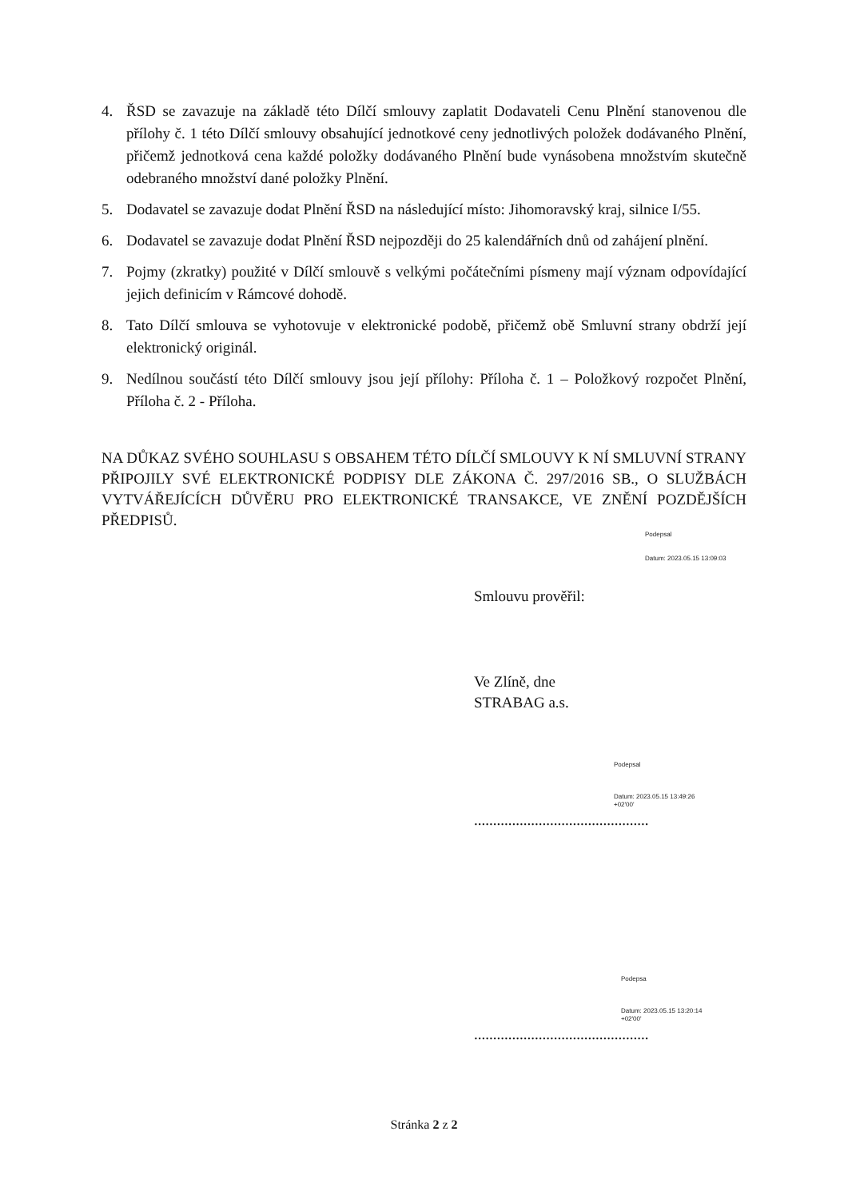4. ŘSD se zavazuje na základě této Dílčí smlouvy zaplatit Dodavateli Cenu Plnění stanovenou dle přílohy č. 1 této Dílčí smlouvy obsahující jednotkové ceny jednotlivých položek dodávaného Plnění, přičemž jednotková cena každé položky dodávaného Plnění bude vynásobena množstvím skutečně odebraného množství dané položky Plnění.
5. Dodavatel se zavazuje dodat Plnění ŘSD na následující místo: Jihomoravský kraj, silnice I/55.
6. Dodavatel se zavazuje dodat Plnění ŘSD nejpozději do 25 kalendářních dnů od zahájení plnění.
7. Pojmy (zkratky) použité v Dílčí smlouvě s velkými počátečními písmeny mají význam odpovídající jejich definicím v Rámcové dohodě.
8. Tato Dílčí smlouva se vyhotovuje v elektronické podobě, přičemž obě Smluvní strany obdrží její elektronický originál.
9. Nedílnou součástí této Dílčí smlouvy jsou její přílohy: Příloha č. 1 – Položkový rozpočet Plnění, Příloha č. 2 - Příloha.
NA DŮKAZ SVÉHO SOUHLASU S OBSAHEM TÉTO DÍLČÍ SMLOUVY K NÍ SMLUVNÍ STRANY PŘIPOJILY SVÉ ELEKTRONICKÉ PODPISY DLE ZÁKONA Č. 297/2016 SB., O SLUŽBÁCH VYTVÁŘEJÍCÍCH DŮVĚRU PRO ELEKTRONICKÉ TRANSAKCE, VE ZNĚNÍ POZDĚJŠÍCH PŘEDPISŮ.
Podepsal
Datum: 2023.05.15 13:09:03
Smlouvu prověřil:
Ve Zlíně, dne
STRABAG a.s.
Podepsal
Datum: 2023.05.15 13:49:26
+02'00'
..............................................
Podepsa
Datum: 2023.05.15 13:20:14
+02'00'
..............................................
Stránka 2 z 2